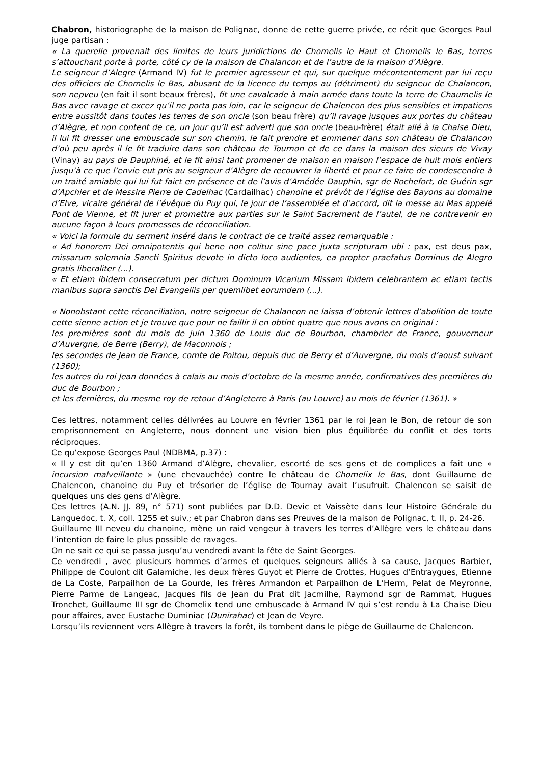Chabron, historiographe de la maison de Polignac, donne de cette guerre privée, ce récit que Georges Paul juge partisan :
« La querelle provenait des limites de leurs juridictions de Chomelis le Haut et Chomelis le Bas, terres s’attouchant porte à porte, côté cy de la maison de Chalancon et de l’autre de la maison d’Alègre.
Le seigneur d’Alegre (Armand IV) fut le premier agresseur et qui, sur quelque mécontentement par lui reçu des officiers de Chomelis le Bas, abusant de la licence du temps au (détriment) du seigneur de Chalancon, son nepveu (en fait il sont beaux frères), fit une cavalcade à main armée dans toute la terre de Chaumelis le Bas avec ravage et excez qu’il ne porta pas loin, car le seigneur de Chalencon des plus sensibles et impatiens entre aussitôt dans toutes les terres de son oncle (son beau frère) qu’il ravage jusques aux portes du château d’Alègre, et non content de ce, un jour qu’il est adverti que son oncle (beau-frère) était allé à la Chaise Dieu, il lui fit dresser une embuscade sur son chemin, le fait prendre et emmener dans son château de Chalancon d’où peu après il le fit traduire dans son château de Tournon et de ce dans la maison des sieurs de Vivay (Vinay) au pays de Dauphiné, et le fit ainsi tant promener de maison en maison l’espace de huit mois entiers jusqu’à ce que l’envie eut pris au seigneur d’Alègre de recouvrer la liberté et pour ce faire de condescendre à un traité amiable qui lui fut faict en présence et de l’avis d’Amédée Dauphin, sgr de Rochefort, de Guérin sgr d’Apchier et de Messire Pierre de Cadelhac (Cardailhac) chanoine et prévôt de l’église des Bayons au domaine d’Elve, vicaire général de l’évêque du Puy qui, le jour de l’assemblée et d’accord, dit la messe au Mas appelé Pont de Vienne, et fit jurer et promettre aux parties sur le Saint Sacrement de l’autel, de ne contrevenir en aucune façon à leurs promesses de réconciliation.
« Voici la formule du serment inséré dans le contract de ce traité assez remarquable :
« Ad honorem Dei omnipotentis qui bene non colitur sine pace juxta scripturam ubi : pax, est deus pax, missarum solemnia Sancti Spiritus devote in dicto loco audientes, ea propter praefatus Dominus de Alegro gratis liberaliter (...).
« Et etiam ibidem consecratum per dictum Dominum Vicarium Missam ibidem celebrantem ac etiam tactis manibus supra sanctis Dei Evangeliis per quemlibet eorumdem (...).
« Nonobstant cette réconciliation, notre seigneur de Chalancon ne laissa d’obtenir lettres d’abolition de toute cette sienne action et je trouve que pour ne faillir il en obtint quatre que nous avons en original :
les premières sont du mois de juin 1360 de Louis duc de Bourbon, chambrier de France, gouverneur d’Auvergne, de Berre (Berry), de Maconnois ;
les secondes de Jean de France, comte de Poitou, depuis duc de Berry et d’Auvergne, du mois d’aoust suivant (1360);
les autres du roi Jean données à calais au mois d’octobre de la mesme année, confirmatives des premières du duc de Bourbon ;
et les dernières, du mesme roy de retour d’Angleterre à Paris (au Louvre) au mois de février (1361). »
Ces lettres, notamment celles délivrées au Louvre en février 1361 par le roi Jean le Bon, de retour de son emprisonnement en Angleterre, nous donnent une vision bien plus équilibrée du conflit et des torts réciproques.
Ce qu’expose Georges Paul (NDBMA, p.37) :
« Il y est dit qu’en 1360 Armand d’Alègre, chevalier, escorté de ses gens et de complices a fait une « incursion malveillante » (une chevauchée) contre le château de Chomelix le Bas, dont Guillaume de Chalencon, chanoine du Puy et trésorier de l’église de Tournay avait l’usufruit. Chalencon se saisit de quelques uns des gens d’Alègre.
Ces lettres (A.N. JJ. 89, n° 571) sont publiées par D.D. Devic et Vaissète dans leur Histoire Générale du Languedoc, t. X, coll. 1255 et suiv.; et par Chabron dans ses Preuves de la maison de Polignac, t. II, p. 24-26.
Guillaume III neveu du chanoine, mène un raid vengeur à travers les terres d’Allègre vers le château dans l’intention de faire le plus possible de ravages.
On ne sait ce qui se passa jusqu’au vendredi avant la fête de Saint Georges.
Ce vendredi , avec plusieurs hommes d’armes et quelques seigneurs alliés à sa cause, Jacques Barbier, Philippe de Coulont dit Galamiche, les deux frères Guyot et Pierre de Crottes, Hugues d’Entraygues, Etienne de La Coste, Parpailhon de La Gourde, les frères Armandon et Parpailhon de L’Herm, Pelat de Meyronne, Pierre Parme de Langeac, Jacques fils de Jean du Prat dit Jacmilhe, Raymond sgr de Rammat, Hugues Tronchet, Guillaume III sgr de Chomelix tend une embuscade à Armand IV qui s’est rendu à La Chaise Dieu pour affaires, avec Eustache Duminiac (Dunirahac) et Jean de Veyre.
Lorsqu’ils reviennent vers Allègre à travers la forêt, ils tombent dans le piège de Guillaume de Chalencon.